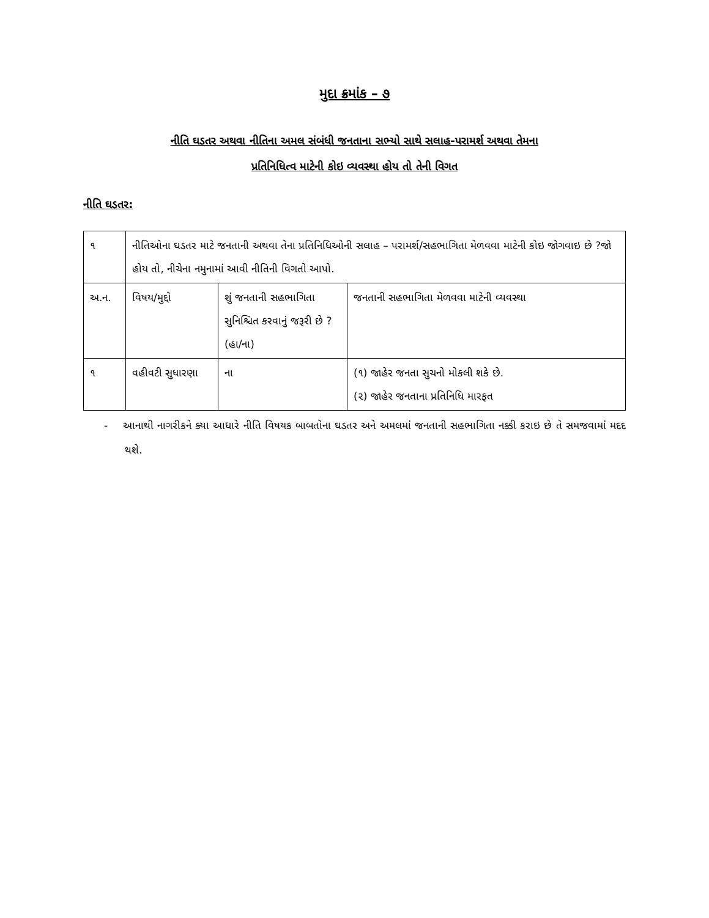મુદા ક્રમાંક – ૭
નીતિ ઘડતર અથવા નીતિના અમલ સંબંધી જનતાના સભ્યો સાથે સલાહ-પરામર્શ અથવા તેમના
પ્રતિનિધિત્વ માટેની કોઇ વ્યવસ્થા હોય તો તેની વિગત
નીતિ ઘડતર:
| ૧ | નીતિઓના ઘડતર માટે જનતાની અથવા તેના પ્રતિનિધિઓની સલાહ – પરામર્શ/સહભાગિતા મેળવવા માટેની કોઇ જોગવાઇ છે ?જો હોય તો, નીચેના નમુનામાં આવી નીતિની વિગતો આપો. | | |
| અ.ન. | વિષય/મુદ્દો | શું જનતાની સહભાગિતા સુનિશ્ચિત કરવાનું જરૂરી છે ? (હા/ના) | જનતાની સહભાગિતા મેળવવા માટેની વ્યવસ્થા |
| ૧ | વહીવટી સુધારણા | ના | (૧) જાહેર જનતા સુચનો મોકલી શકે છે. (૨) જાહેર જનતાના પ્રતિનિધિ મારફત |
- આનાથી નાગરીકને ક્યા આધારે નીતિ વિષયક બાબતોના ઘડતર અને અમલમાં જનતાની સહભાગિતા નક્કી કરાઇ છે તે સમજવામાં મદદ થશે.